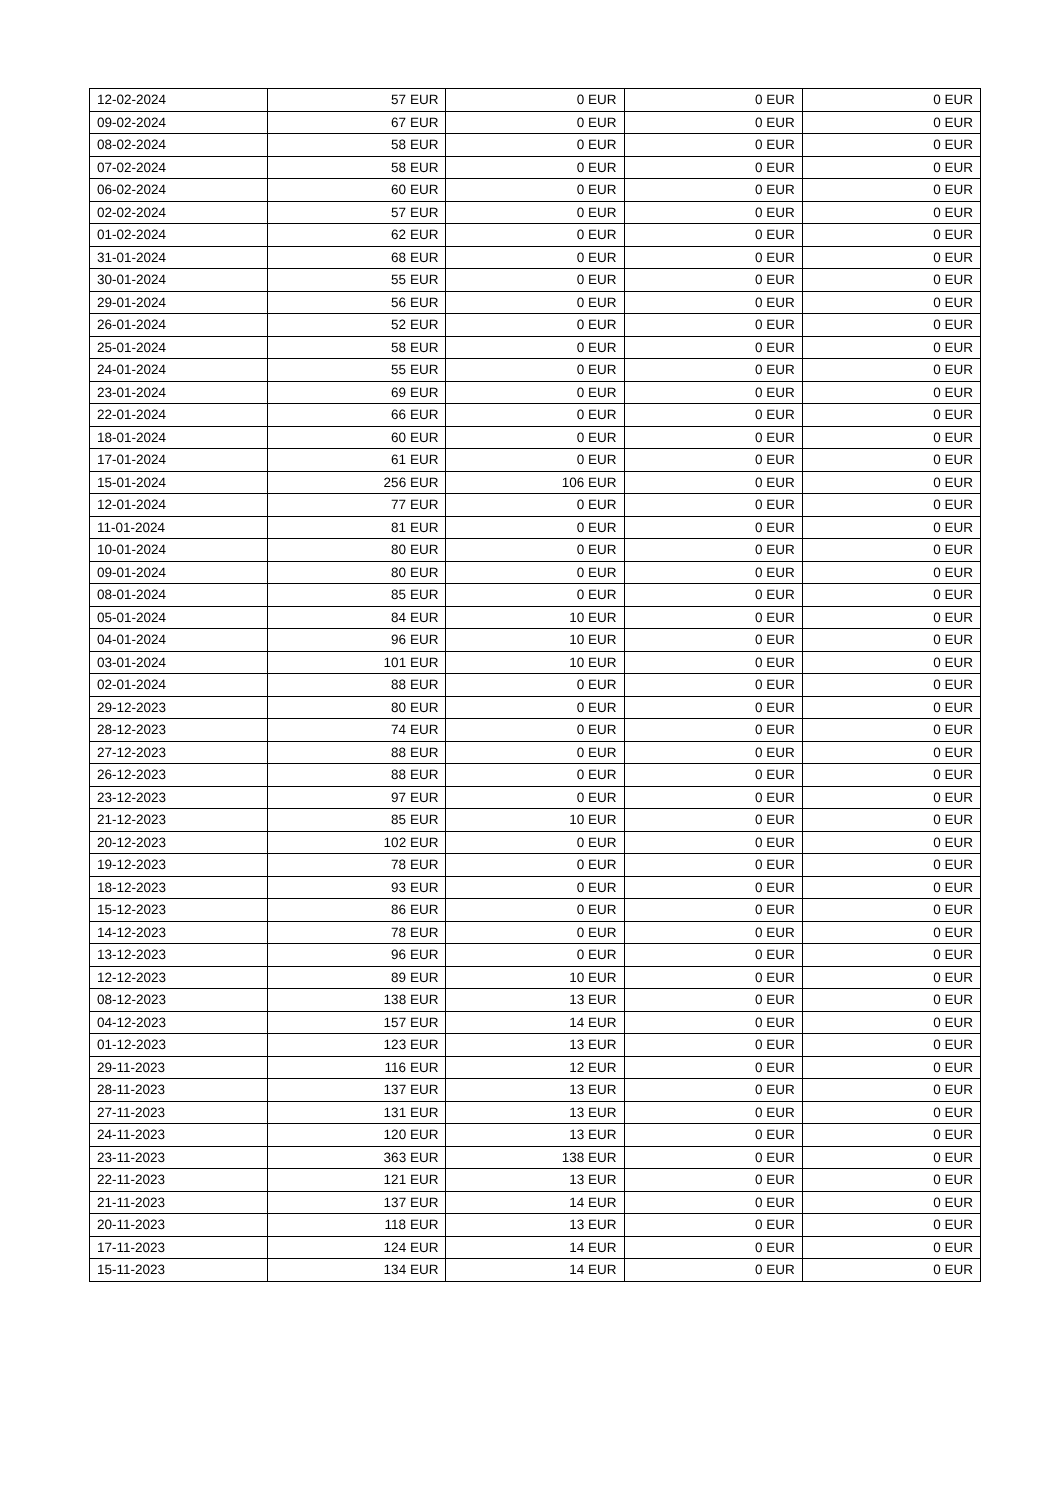| 12-02-2024 | 57 EUR | 0 EUR | 0 EUR | 0 EUR |
| 09-02-2024 | 67 EUR | 0 EUR | 0 EUR | 0 EUR |
| 08-02-2024 | 58 EUR | 0 EUR | 0 EUR | 0 EUR |
| 07-02-2024 | 58 EUR | 0 EUR | 0 EUR | 0 EUR |
| 06-02-2024 | 60 EUR | 0 EUR | 0 EUR | 0 EUR |
| 02-02-2024 | 57 EUR | 0 EUR | 0 EUR | 0 EUR |
| 01-02-2024 | 62 EUR | 0 EUR | 0 EUR | 0 EUR |
| 31-01-2024 | 68 EUR | 0 EUR | 0 EUR | 0 EUR |
| 30-01-2024 | 55 EUR | 0 EUR | 0 EUR | 0 EUR |
| 29-01-2024 | 56 EUR | 0 EUR | 0 EUR | 0 EUR |
| 26-01-2024 | 52 EUR | 0 EUR | 0 EUR | 0 EUR |
| 25-01-2024 | 58 EUR | 0 EUR | 0 EUR | 0 EUR |
| 24-01-2024 | 55 EUR | 0 EUR | 0 EUR | 0 EUR |
| 23-01-2024 | 69 EUR | 0 EUR | 0 EUR | 0 EUR |
| 22-01-2024 | 66 EUR | 0 EUR | 0 EUR | 0 EUR |
| 18-01-2024 | 60 EUR | 0 EUR | 0 EUR | 0 EUR |
| 17-01-2024 | 61 EUR | 0 EUR | 0 EUR | 0 EUR |
| 15-01-2024 | 256 EUR | 106 EUR | 0 EUR | 0 EUR |
| 12-01-2024 | 77 EUR | 0 EUR | 0 EUR | 0 EUR |
| 11-01-2024 | 81 EUR | 0 EUR | 0 EUR | 0 EUR |
| 10-01-2024 | 80 EUR | 0 EUR | 0 EUR | 0 EUR |
| 09-01-2024 | 80 EUR | 0 EUR | 0 EUR | 0 EUR |
| 08-01-2024 | 85 EUR | 0 EUR | 0 EUR | 0 EUR |
| 05-01-2024 | 84 EUR | 10 EUR | 0 EUR | 0 EUR |
| 04-01-2024 | 96 EUR | 10 EUR | 0 EUR | 0 EUR |
| 03-01-2024 | 101 EUR | 10 EUR | 0 EUR | 0 EUR |
| 02-01-2024 | 88 EUR | 0 EUR | 0 EUR | 0 EUR |
| 29-12-2023 | 80 EUR | 0 EUR | 0 EUR | 0 EUR |
| 28-12-2023 | 74 EUR | 0 EUR | 0 EUR | 0 EUR |
| 27-12-2023 | 88 EUR | 0 EUR | 0 EUR | 0 EUR |
| 26-12-2023 | 88 EUR | 0 EUR | 0 EUR | 0 EUR |
| 23-12-2023 | 97 EUR | 0 EUR | 0 EUR | 0 EUR |
| 21-12-2023 | 85 EUR | 10 EUR | 0 EUR | 0 EUR |
| 20-12-2023 | 102 EUR | 0 EUR | 0 EUR | 0 EUR |
| 19-12-2023 | 78 EUR | 0 EUR | 0 EUR | 0 EUR |
| 18-12-2023 | 93 EUR | 0 EUR | 0 EUR | 0 EUR |
| 15-12-2023 | 86 EUR | 0 EUR | 0 EUR | 0 EUR |
| 14-12-2023 | 78 EUR | 0 EUR | 0 EUR | 0 EUR |
| 13-12-2023 | 96 EUR | 0 EUR | 0 EUR | 0 EUR |
| 12-12-2023 | 89 EUR | 10 EUR | 0 EUR | 0 EUR |
| 08-12-2023 | 138 EUR | 13 EUR | 0 EUR | 0 EUR |
| 04-12-2023 | 157 EUR | 14 EUR | 0 EUR | 0 EUR |
| 01-12-2023 | 123 EUR | 13 EUR | 0 EUR | 0 EUR |
| 29-11-2023 | 116 EUR | 12 EUR | 0 EUR | 0 EUR |
| 28-11-2023 | 137 EUR | 13 EUR | 0 EUR | 0 EUR |
| 27-11-2023 | 131 EUR | 13 EUR | 0 EUR | 0 EUR |
| 24-11-2023 | 120 EUR | 13 EUR | 0 EUR | 0 EUR |
| 23-11-2023 | 363 EUR | 138 EUR | 0 EUR | 0 EUR |
| 22-11-2023 | 121 EUR | 13 EUR | 0 EUR | 0 EUR |
| 21-11-2023 | 137 EUR | 14 EUR | 0 EUR | 0 EUR |
| 20-11-2023 | 118 EUR | 13 EUR | 0 EUR | 0 EUR |
| 17-11-2023 | 124 EUR | 14 EUR | 0 EUR | 0 EUR |
| 15-11-2023 | 134 EUR | 14 EUR | 0 EUR | 0 EUR |